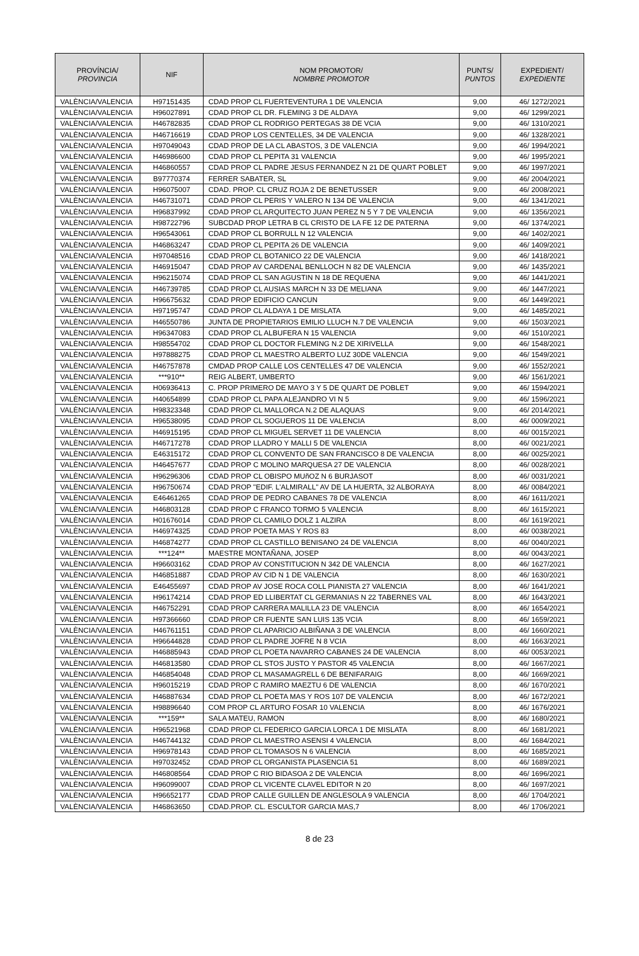| PROVÍNCIA/ PROVINCIA | NIF | NOM PROMOTOR/ NOMBRE PROMOTOR | PUNTS/ PUNTOS | EXPEDIENT/ EXPEDIENTE |
| --- | --- | --- | --- | --- |
| VALÈNCIA/VALENCIA | H97151435 | CDAD PROP CL FUERTEVENTURA 1 DE VALENCIA | 9,00 | 46/ 1272/2021 |
| VALÈNCIA/VALENCIA | H96027891 | CDAD PROP CL DR. FLEMING 3 DE ALDAYA | 9,00 | 46/ 1299/2021 |
| VALÈNCIA/VALENCIA | H46782835 | CDAD PROP CL RODRIGO PERTEGAS 38 DE VCIA | 9,00 | 46/ 1310/2021 |
| VALÈNCIA/VALENCIA | H46716619 | CDAD PROP LOS CENTELLES, 34 DE VALENCIA | 9,00 | 46/ 1328/2021 |
| VALÈNCIA/VALENCIA | H97049043 | CDAD PROP DE LA CL ABASTOS, 3 DE VALENCIA | 9,00 | 46/ 1994/2021 |
| VALÈNCIA/VALENCIA | H46986600 | CDAD PROP CL PEPITA 31 VALENCIA | 9,00 | 46/ 1995/2021 |
| VALÈNCIA/VALENCIA | H46860557 | CDAD PROP CL PADRE JESUS FERNANDEZ N 21 DE QUART POBLET | 9,00 | 46/ 1997/2021 |
| VALÈNCIA/VALENCIA | B97770374 | FERRER SABATER, SL | 9,00 | 46/ 2004/2021 |
| VALÈNCIA/VALENCIA | H96075007 | CDAD. PROP. CL CRUZ ROJA 2 DE BENETUSSER | 9,00 | 46/ 2008/2021 |
| VALÈNCIA/VALENCIA | H46731071 | CDAD PROP CL PERIS Y VALERO N 134 DE VALENCIA | 9,00 | 46/ 1341/2021 |
| VALÈNCIA/VALENCIA | H96837992 | CDAD PROP CL ARQUITECTO JUAN PEREZ N 5 Y 7 DE VALENCIA | 9,00 | 46/ 1356/2021 |
| VALÈNCIA/VALENCIA | H98722796 | SUBCDAD PROP LETRA B CL CRISTO DE LA FE 12 DE PATERNA | 9,00 | 46/ 1374/2021 |
| VALÈNCIA/VALENCIA | H96543061 | CDAD PROP CL BORRULL N 12 VALENCIA | 9,00 | 46/ 1402/2021 |
| VALÈNCIA/VALENCIA | H46863247 | CDAD PROP CL PEPITA 26 DE VALENCIA | 9,00 | 46/ 1409/2021 |
| VALÈNCIA/VALENCIA | H97048516 | CDAD PROP CL BOTANICO 22 DE VALENCIA | 9,00 | 46/ 1418/2021 |
| VALÈNCIA/VALENCIA | H46915047 | CDAD PROP AV CARDENAL BENLLOCH N 82 DE VALENCIA | 9,00 | 46/ 1435/2021 |
| VALÈNCIA/VALENCIA | H96215074 | CDAD PROP CL SAN AGUSTIN N 18 DE REQUENA | 9,00 | 46/ 1441/2021 |
| VALÈNCIA/VALENCIA | H46739785 | CDAD PROP CL AUSIAS MARCH N 33 DE MELIANA | 9,00 | 46/ 1447/2021 |
| VALÈNCIA/VALENCIA | H96675632 | CDAD PROP EDIFICIO CANCUN | 9,00 | 46/ 1449/2021 |
| VALÈNCIA/VALENCIA | H97195747 | CDAD PROP CL ALDAYA 1 DE MISLATA | 9,00 | 46/ 1485/2021 |
| VALÈNCIA/VALENCIA | H46550786 | JUNTA DE PROPIETARIOS EMILIO LLUCH N.7 DE VALENCIA | 9,00 | 46/ 1503/2021 |
| VALÈNCIA/VALENCIA | H96347083 | CDAD PROP CL ALBUFERA N 15 VALENCIA | 9,00 | 46/ 1510/2021 |
| VALÈNCIA/VALENCIA | H98554702 | CDAD PROP CL DOCTOR FLEMING N.2 DE XIRIVELLA | 9,00 | 46/ 1548/2021 |
| VALÈNCIA/VALENCIA | H97888275 | CDAD PROP CL MAESTRO ALBERTO LUZ 30DE VALENCIA | 9,00 | 46/ 1549/2021 |
| VALÈNCIA/VALENCIA | H46757878 | CMDAD PROP CALLE LOS CENTELLES 47 DE VALENCIA | 9,00 | 46/ 1552/2021 |
| VALÈNCIA/VALENCIA | ***910** | REIG ALBERT, UMBERTO | 9,00 | 46/ 1561/2021 |
| VALÈNCIA/VALENCIA | H06936413 | C. PROP PRIMERO DE MAYO 3 Y 5 DE QUART DE POBLET | 9,00 | 46/ 1594/2021 |
| VALÈNCIA/VALENCIA | H40654899 | CDAD PROP CL PAPA ALEJANDRO VI N 5 | 9,00 | 46/ 1596/2021 |
| VALÈNCIA/VALENCIA | H98323348 | CDAD PROP CL MALLORCA N.2 DE ALAQUAS | 9,00 | 46/ 2014/2021 |
| VALÈNCIA/VALENCIA | H96538095 | CDAD PROP CL SOGUEROS 11 DE VALENCIA | 8,00 | 46/ 0009/2021 |
| VALÈNCIA/VALENCIA | H46915195 | CDAD PROP CL MIGUEL SERVET 11 DE VALENCIA | 8,00 | 46/ 0015/2021 |
| VALÈNCIA/VALENCIA | H46717278 | CDAD PROP LLADRO Y MALLI 5 DE VALENCIA | 8,00 | 46/ 0021/2021 |
| VALÈNCIA/VALENCIA | E46315172 | CDAD PROP CL CONVENTO DE SAN FRANCISCO 8 DE VALENCIA | 8,00 | 46/ 0025/2021 |
| VALÈNCIA/VALENCIA | H46457677 | CDAD PROP C MOLINO MARQUESA 27 DE VALENCIA | 8,00 | 46/ 0028/2021 |
| VALÈNCIA/VALENCIA | H96296306 | CDAD PROP CL OBISPO MUñOZ N 6 BURJASOT | 8,00 | 46/ 0031/2021 |
| VALÈNCIA/VALENCIA | H96750674 | CDAD PROP "EDIF. L'ALMIRALL" AV DE LA HUERTA, 32 ALBORAYA | 8,00 | 46/ 0084/2021 |
| VALÈNCIA/VALENCIA | E46461265 | CDAD PROP DE PEDRO CABANES 78 DE VALENCIA | 8,00 | 46/ 1611/2021 |
| VALÈNCIA/VALENCIA | H46803128 | CDAD PROP C FRANCO TORMO 5 VALENCIA | 8,00 | 46/ 1615/2021 |
| VALÈNCIA/VALENCIA | H01676014 | CDAD PROP CL CAMILO DOLZ 1 ALZIRA | 8,00 | 46/ 1619/2021 |
| VALÈNCIA/VALENCIA | H46974325 | CDAD PROP POETA MAS Y ROS 83 | 8,00 | 46/ 0038/2021 |
| VALÈNCIA/VALENCIA | H46874277 | CDAD PROP CL CASTILLO BENISANO 24 DE VALENCIA | 8,00 | 46/ 0040/2021 |
| VALÈNCIA/VALENCIA | ***124** | MAESTRE MONTAÑANA, JOSEP | 8,00 | 46/ 0043/2021 |
| VALÈNCIA/VALENCIA | H96603162 | CDAD PROP AV CONSTITUCION N 342 DE VALENCIA | 8,00 | 46/ 1627/2021 |
| VALÈNCIA/VALENCIA | H46851887 | CDAD PROP AV CID N 1 DE VALENCIA | 8,00 | 46/ 1630/2021 |
| VALÈNCIA/VALENCIA | E46455697 | CDAD PROP AV JOSE ROCA COLL PIANISTA 27 VALENCIA | 8,00 | 46/ 1641/2021 |
| VALÈNCIA/VALENCIA | H96174214 | CDAD PROP ED LLIBERTAT CL GERMANIAS N 22 TABERNES VAL | 8,00 | 46/ 1643/2021 |
| VALÈNCIA/VALENCIA | H46752291 | CDAD PROP CARRERA MALILLA 23 DE VALENCIA | 8,00 | 46/ 1654/2021 |
| VALÈNCIA/VALENCIA | H97366660 | CDAD PROP CR FUENTE SAN LUIS 135 VCIA | 8,00 | 46/ 1659/2021 |
| VALÈNCIA/VALENCIA | H46761151 | CDAD PROP CL APARICIO ALBIÑANA 3 DE VALENCIA | 8,00 | 46/ 1660/2021 |
| VALÈNCIA/VALENCIA | H96644828 | CDAD PROP CL PADRE JOFRE N 8 VCIA | 8,00 | 46/ 1663/2021 |
| VALÈNCIA/VALENCIA | H46885943 | CDAD PROP CL POETA NAVARRO CABANES 24 DE VALENCIA | 8,00 | 46/ 0053/2021 |
| VALÈNCIA/VALENCIA | H46813580 | CDAD PROP CL STOS JUSTO Y PASTOR 45 VALENCIA | 8,00 | 46/ 1667/2021 |
| VALÈNCIA/VALENCIA | H46854048 | CDAD PROP CL MASAMAGRELL 6 DE BENIFARAIG | 8,00 | 46/ 1669/2021 |
| VALÈNCIA/VALENCIA | H96015219 | CDAD PROP C RAMIRO MAEZTU 6 DE VALENCIA | 8,00 | 46/ 1670/2021 |
| VALÈNCIA/VALENCIA | H46887634 | CDAD PROP CL POETA MAS Y ROS 107 DE VALENCIA | 8,00 | 46/ 1672/2021 |
| VALÈNCIA/VALENCIA | H98896640 | COM PROP CL ARTURO FOSAR 10 VALENCIA | 8,00 | 46/ 1676/2021 |
| VALÈNCIA/VALENCIA | ***159** | SALA MATEU, RAMON | 8,00 | 46/ 1680/2021 |
| VALÈNCIA/VALENCIA | H96521968 | CDAD PROP CL FEDERICO GARCIA LORCA 1 DE MISLATA | 8,00 | 46/ 1681/2021 |
| VALÈNCIA/VALENCIA | H46744132 | CDAD PROP CL MAESTRO ASENSI 4 VALENCIA | 8,00 | 46/ 1684/2021 |
| VALÈNCIA/VALENCIA | H96978143 | CDAD PROP CL TOMASOS N 6 VALENCIA | 8,00 | 46/ 1685/2021 |
| VALÈNCIA/VALENCIA | H97032452 | CDAD PROP CL ORGANISTA PLASENCIA 51 | 8,00 | 46/ 1689/2021 |
| VALÈNCIA/VALENCIA | H46808564 | CDAD PROP C RIO BIDASOA 2 DE VALENCIA | 8,00 | 46/ 1696/2021 |
| VALÈNCIA/VALENCIA | H96099007 | CDAD PROP CL VICENTE CLAVEL EDITOR N 20 | 8,00 | 46/ 1697/2021 |
| VALÈNCIA/VALENCIA | H96652177 | CDAD PROP CALLE GUILLEN DE ANGLESOLA 9 VALENCIA | 8,00 | 46/ 1704/2021 |
| VALÈNCIA/VALENCIA | H46863650 | CDAD.PROP. CL. ESCULTOR GARCIA MAS,7 | 8,00 | 46/ 1706/2021 |
8 de 23